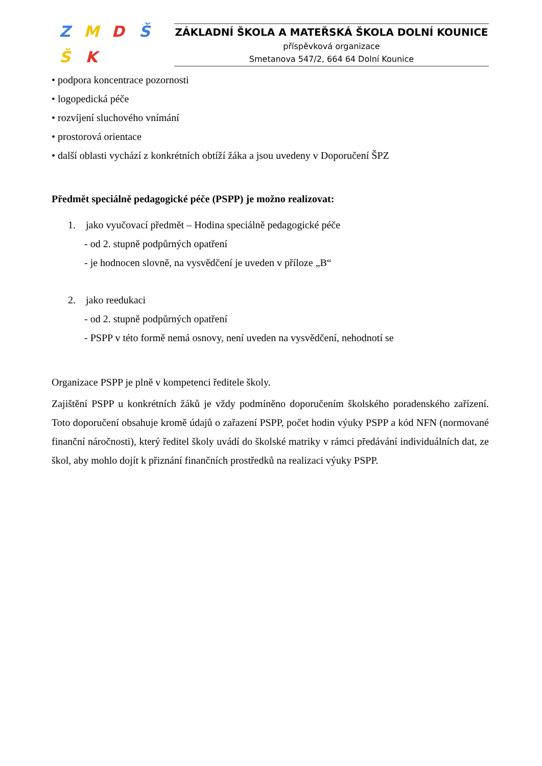ZMDŠŠK
ZÁKLADNÍ ŠKOLA A MATEŘSKÁ ŠKOLA DOLNÍ KOUNICE
příspěvková organizace
Smetanova 547/2, 664 64 Dolní Kounice
• podpora koncentrace pozornosti
• logopedická péče
• rozvíjení sluchového vnímání
• prostorová orientace
• další oblasti vychází z konkrétních obtíží žáka a jsou uvedeny v Doporučení ŠPZ
Předmět speciálně pedagogické péče (PSPP) je možno realizovat:
1. jako vyučovací předmět – Hodina speciálně pedagogické péče
- od 2. stupně podpůrných opatření
- je hodnocen slovně, na vysvědčení je uveden v příloze „B“
2. jako reedukaci
- od 2. stupně podpůrných opatření
- PSPP v této formě nemá osnovy, není uveden na vysvědčení, nehodnotí se
Organizace PSPP je plně v kompetenci ředitele školy.
Zajištění PSPP u konkrétních žáků je vždy podmíněno doporučením školského poradenského zařízení. Toto doporučení obsahuje kromě údajů o zařazení PSPP, počet hodin výuky PSPP a kód NFN (normované finanční náročnosti), který ředitel školy uvádí do školské matriky v rámci předávání individuálních dat, ze škol, aby mohlo dojít k přiznání finančních prostředků na realizaci výuky PSPP.